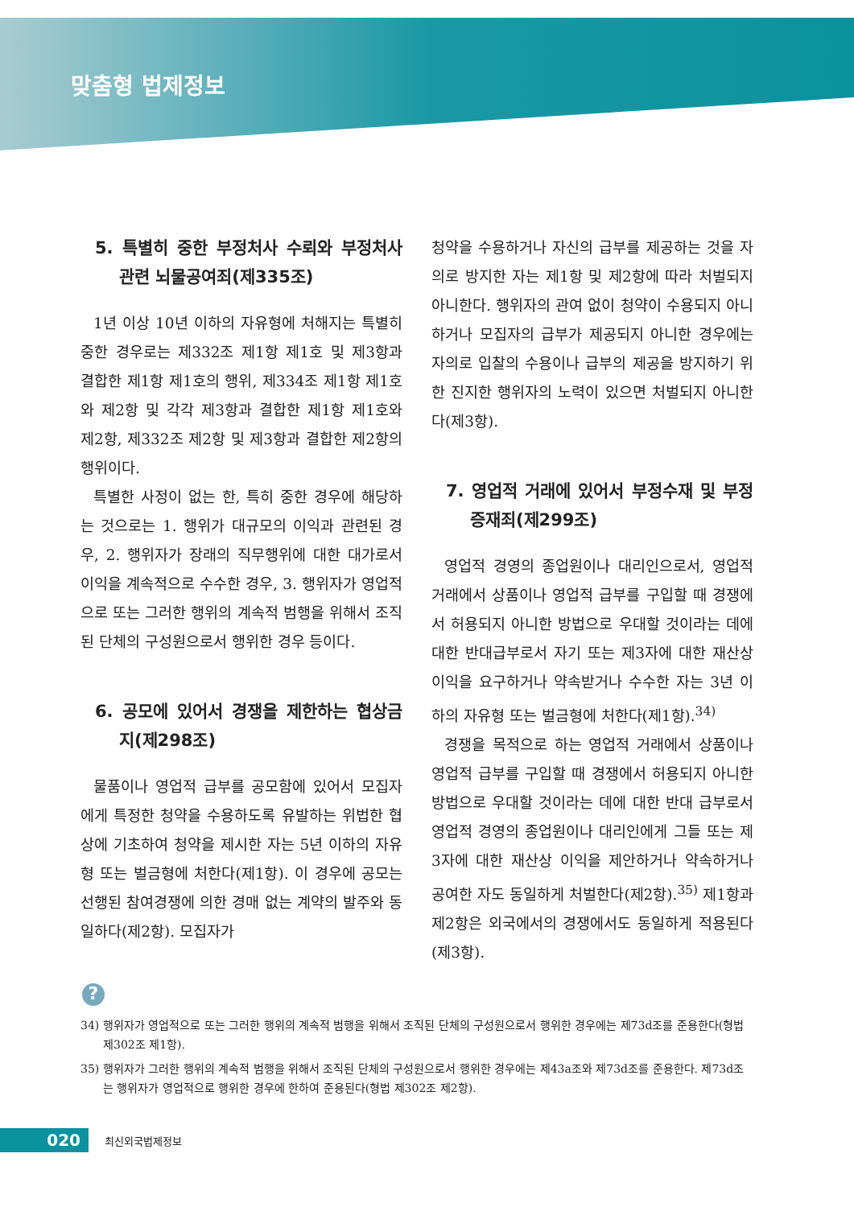맞춤형 법제정보
5. 특별히 중한 부정처사 수뢰와 부정처사 관련 뇌물공여죄(제335조)
1년 이상 10년 이하의 자유형에 처해지는 특별히 중한 경우로는 제332조 제1항 제1호 및 제3항과 결합한 제1항 제1호의 행위, 제334조 제1항 제1호와 제2항 및 각각 제3항과 결합한 제1항 제1호와 제2항, 제332조 제2항 및 제3항과 결합한 제2항의 행위이다.
특별한 사정이 없는 한, 특히 중한 경우에 해당하는 것으로는 1. 행위가 대규모의 이익과 관련된 경우, 2. 행위자가 장래의 직무행위에 대한 대가로서 이익을 계속적으로 수수한 경우, 3. 행위자가 영업적으로 또는 그러한 행위의 계속적 범행을 위해서 조직된 단체의 구성원으로서 행위한 경우 등이다.
6. 공모에 있어서 경쟁을 제한하는 협상금지(제298조)
물품이나 영업적 급부를 공모함에 있어서 모집자에게 특정한 청약을 수용하도록 유발하는 위법한 협상에 기초하여 청약을 제시한 자는 5년 이하의 자유형 또는 벌금형에 처한다(제1항). 이 경우에 공모는 선행된 참여경쟁에 의한 경매 없는 계약의 발주와 동일하다(제2항). 모집자가
청약을 수용하거나 자신의 급부를 제공하는 것을 자의로 방지한 자는 제1항 및 제2항에 따라 처벌되지 아니한다. 행위자의 관여 없이 청약이 수용되지 아니하거나 모집자의 급부가 제공되지 아니한 경우에는 자의로 입찰의 수용이나 급부의 제공을 방지하기 위한 진지한 행위자의 노력이 있으면 처벌되지 아니한다(제3항).
7. 영업적 거래에 있어서 부정수재 및 부정증재죄(제299조)
영업적 경영의 종업원이나 대리인으로서, 영업적 거래에서 상품이나 영업적 급부를 구입할 때 경쟁에서 허용되지 아니한 방법으로 우대할 것이라는 데에 대한 반대급부로서 자기 또는 제3자에 대한 재산상 이익을 요구하거나 약속받거나 수수한 자는 3년 이하의 자유형 또는 벌금형에 처한다(제1항).<sup>34)</sup>
경쟁을 목적으로 하는 영업적 거래에서 상품이나 영업적 급부를 구입할 때 경쟁에서 허용되지 아니한 방법으로 우대할 것이라는 데에 대한 반대 급부로서 영업적 경영의 종업원이나 대리인에게 그들 또는 제3자에 대한 재산상 이익을 제안하거나 약속하거나 공여한 자도 동일하게 처벌한다(제2항).<sup>35)</sup> 제1항과 제2항은 외국에서의 경쟁에서도 동일하게 적용된다(제3항).
?
34) 행위자가 영업적으로 또는 그러한 행위의 계속적 범행을 위해서 조직된 단체의 구성원으로서 행위한 경우에는 제73d조를 준용한다(형법 제302조 제1항).
35) 행위자가 그러한 행위의 계속적 범행을 위해서 조직된 단체의 구성원으로서 행위한 경우에는 제43a조와 제73d조를 준용한다. 제73d조는 행위자가 영업적으로 행위한 경우에 한하여 준용된다(형법 제302조 제2항).
020
최신외국법제정보